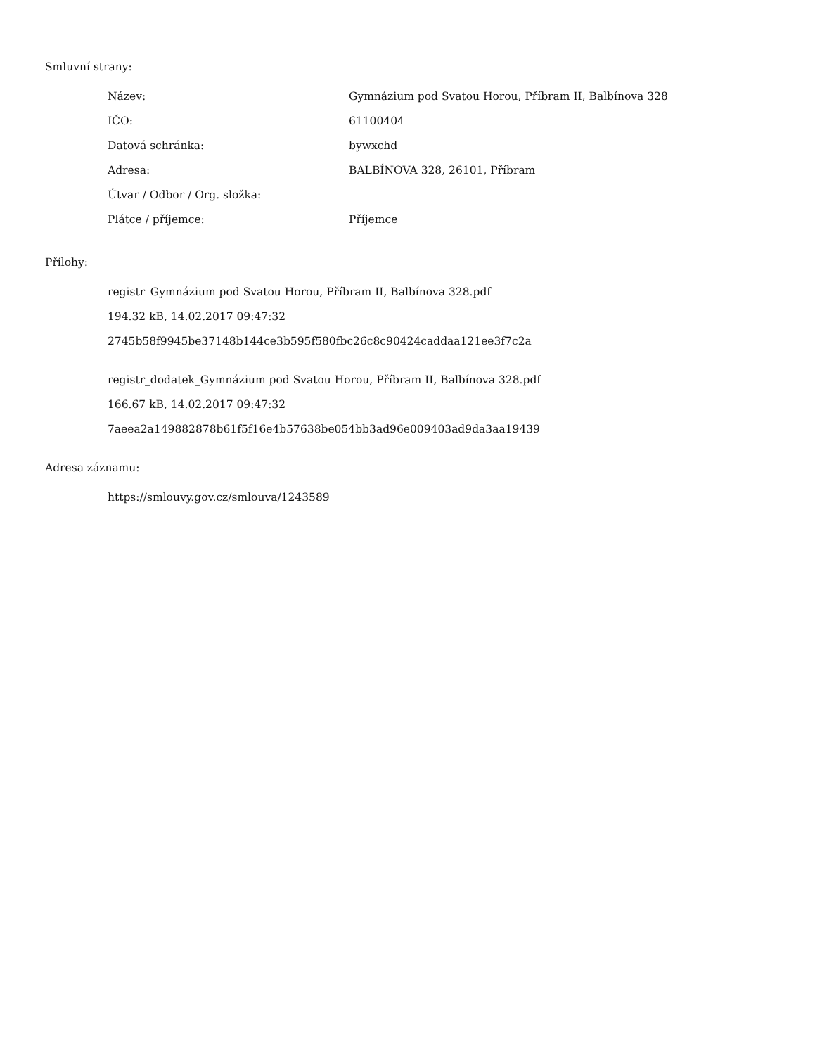Smluvní strany:
| Název: | Gymnázium pod Svatou Horou, Příbram II, Balbínova 328 |
| IČO: | 61100404 |
| Datová schránka: | bywxchd |
| Adresa: | BALBÍNOVA 328, 26101, Příbram |
| Útvar / Odbor / Org. složka: | |
| Plátce / příjemce: | Příjemce |
Přílohy:
registr_Gymnázium pod Svatou Horou, Příbram II, Balbínova 328.pdf
194.32 kB, 14.02.2017 09:47:32
2745b58f9945be37148b144ce3b595f580fbc26c8c90424caddaa121ee3f7c2a
registr_dodatek_Gymnázium pod Svatou Horou, Příbram II, Balbínova 328.pdf
166.67 kB, 14.02.2017 09:47:32
7aeea2a149882878b61f5f16e4b57638be054bb3ad96e009403ad9da3aa19439
Adresa záznamu:
https://smlouvy.gov.cz/smlouva/1243589